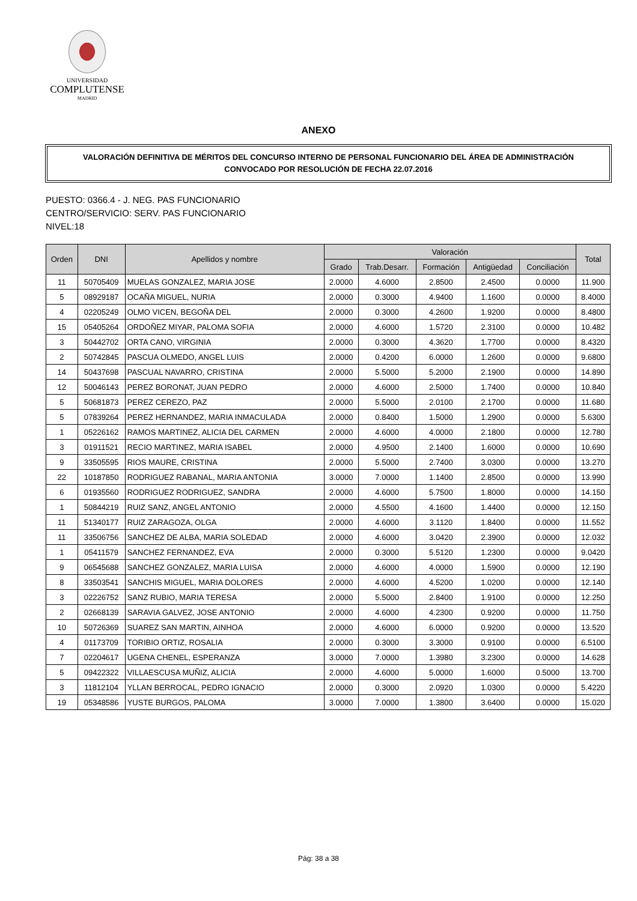UNIVERSIDAD
COMPLUTENSE
MADRID
ANEXO
VALORACIÓN DEFINITIVA DE MÉRITOS DEL CONCURSO INTERNO DE PERSONAL FUNCIONARIO DEL ÁREA DE ADMINISTRACIÓN
CONVOCADO POR RESOLUCIÓN DE FECHA 22.07.2016
PUESTO: 0366.4 - J. NEG. PAS FUNCIONARIO
CENTRO/SERVICIO: SERV. PAS FUNCIONARIO
NIVEL:18
| Orden | DNI | Apellidos y nombre | Valoración | | | | | Total |
| --- | --- | --- | --- | --- | --- | --- | --- | --- |
| | | | Grado | Trab.Desarr. | Formación | Antigüedad | Conciliación | |
| 11 | 50705409 | MUELAS GONZALEZ, MARIA JOSE | 2.0000 | 4.6000 | 2.8500 | 2.4500 | 0.0000 | 11.900 |
| 5 | 08929187 | OCAÑA MIGUEL, NURIA | 2.0000 | 0.3000 | 4.9400 | 1.1600 | 0.0000 | 8.4000 |
| 4 | 02205249 | OLMO VICEN, BEGOÑA DEL | 2.0000 | 0.3000 | 4.2600 | 1.9200 | 0.0000 | 8.4800 |
| 15 | 05405264 | ORDOÑEZ MIYAR, PALOMA SOFIA | 2.0000 | 4.6000 | 1.5720 | 2.3100 | 0.0000 | 10.482 |
| 3 | 50442702 | ORTA CANO, VIRGINIA | 2.0000 | 0.3000 | 4.3620 | 1.7700 | 0.0000 | 8.4320 |
| 2 | 50742845 | PASCUA OLMEDO, ANGEL LUIS | 2.0000 | 0.4200 | 6.0000 | 1.2600 | 0.0000 | 9.6800 |
| 14 | 50437698 | PASCUAL NAVARRO, CRISTINA | 2.0000 | 5.5000 | 5.2000 | 2.1900 | 0.0000 | 14.890 |
| 12 | 50046143 | PEREZ BORONAT, JUAN PEDRO | 2.0000 | 4.6000 | 2.5000 | 1.7400 | 0.0000 | 10.840 |
| 5 | 50681873 | PEREZ CEREZO, PAZ | 2.0000 | 5.5000 | 2.0100 | 2.1700 | 0.0000 | 11.680 |
| 5 | 07839264 | PEREZ HERNANDEZ, MARIA INMACULADA | 2.0000 | 0.8400 | 1.5000 | 1.2900 | 0.0000 | 5.6300 |
| 1 | 05226162 | RAMOS MARTINEZ, ALICIA DEL CARMEN | 2.0000 | 4.6000 | 4.0000 | 2.1800 | 0.0000 | 12.780 |
| 3 | 01911521 | RECIO MARTINEZ, MARIA ISABEL | 2.0000 | 4.9500 | 2.1400 | 1.6000 | 0.0000 | 10.690 |
| 9 | 33505595 | RIOS MAURE, CRISTINA | 2.0000 | 5.5000 | 2.7400 | 3.0300 | 0.0000 | 13.270 |
| 22 | 10187850 | RODRIGUEZ RABANAL, MARIA ANTONIA | 3.0000 | 7.0000 | 1.1400 | 2.8500 | 0.0000 | 13.990 |
| 6 | 01935560 | RODRIGUEZ RODRIGUEZ, SANDRA | 2.0000 | 4.6000 | 5.7500 | 1.8000 | 0.0000 | 14.150 |
| 1 | 50844219 | RUIZ SANZ, ANGEL ANTONIO | 2.0000 | 4.5500 | 4.1600 | 1.4400 | 0.0000 | 12.150 |
| 11 | 51340177 | RUIZ ZARAGOZA, OLGA | 2.0000 | 4.6000 | 3.1120 | 1.8400 | 0.0000 | 11.552 |
| 11 | 33506756 | SANCHEZ DE ALBA, MARIA SOLEDAD | 2.0000 | 4.6000 | 3.0420 | 2.3900 | 0.0000 | 12.032 |
| 1 | 05411579 | SANCHEZ FERNANDEZ, EVA | 2.0000 | 0.3000 | 5.5120 | 1.2300 | 0.0000 | 9.0420 |
| 9 | 06545688 | SANCHEZ GONZALEZ, MARIA LUISA | 2.0000 | 4.6000 | 4.0000 | 1.5900 | 0.0000 | 12.190 |
| 8 | 33503541 | SANCHIS MIGUEL, MARIA DOLORES | 2.0000 | 4.6000 | 4.5200 | 1.0200 | 0.0000 | 12.140 |
| 3 | 02226752 | SANZ RUBIO, MARIA TERESA | 2.0000 | 5.5000 | 2.8400 | 1.9100 | 0.0000 | 12.250 |
| 2 | 02668139 | SARAVIA GALVEZ, JOSE ANTONIO | 2.0000 | 4.6000 | 4.2300 | 0.9200 | 0.0000 | 11.750 |
| 10 | 50726369 | SUAREZ SAN MARTIN, AINHOA | 2.0000 | 4.6000 | 6.0000 | 0.9200 | 0.0000 | 13.520 |
| 4 | 01173709 | TORIBIO ORTIZ, ROSALIA | 2.0000 | 0.3000 | 3.3000 | 0.9100 | 0.0000 | 6.5100 |
| 7 | 02204617 | UGENA CHENEL, ESPERANZA | 3.0000 | 7.0000 | 1.3980 | 3.2300 | 0.0000 | 14.628 |
| 5 | 09422322 | VILLAESCUSA MUÑIZ, ALICIA | 2.0000 | 4.6000 | 5.0000 | 1.6000 | 0.5000 | 13.700 |
| 3 | 11812104 | YLLAN BERROCAL, PEDRO IGNACIO | 2.0000 | 0.3000 | 2.0920 | 1.0300 | 0.0000 | 5.4220 |
| 19 | 05348586 | YUSTE BURGOS, PALOMA | 3.0000 | 7.0000 | 1.3800 | 3.6400 | 0.0000 | 15.020 |
Pág: 38 a 38